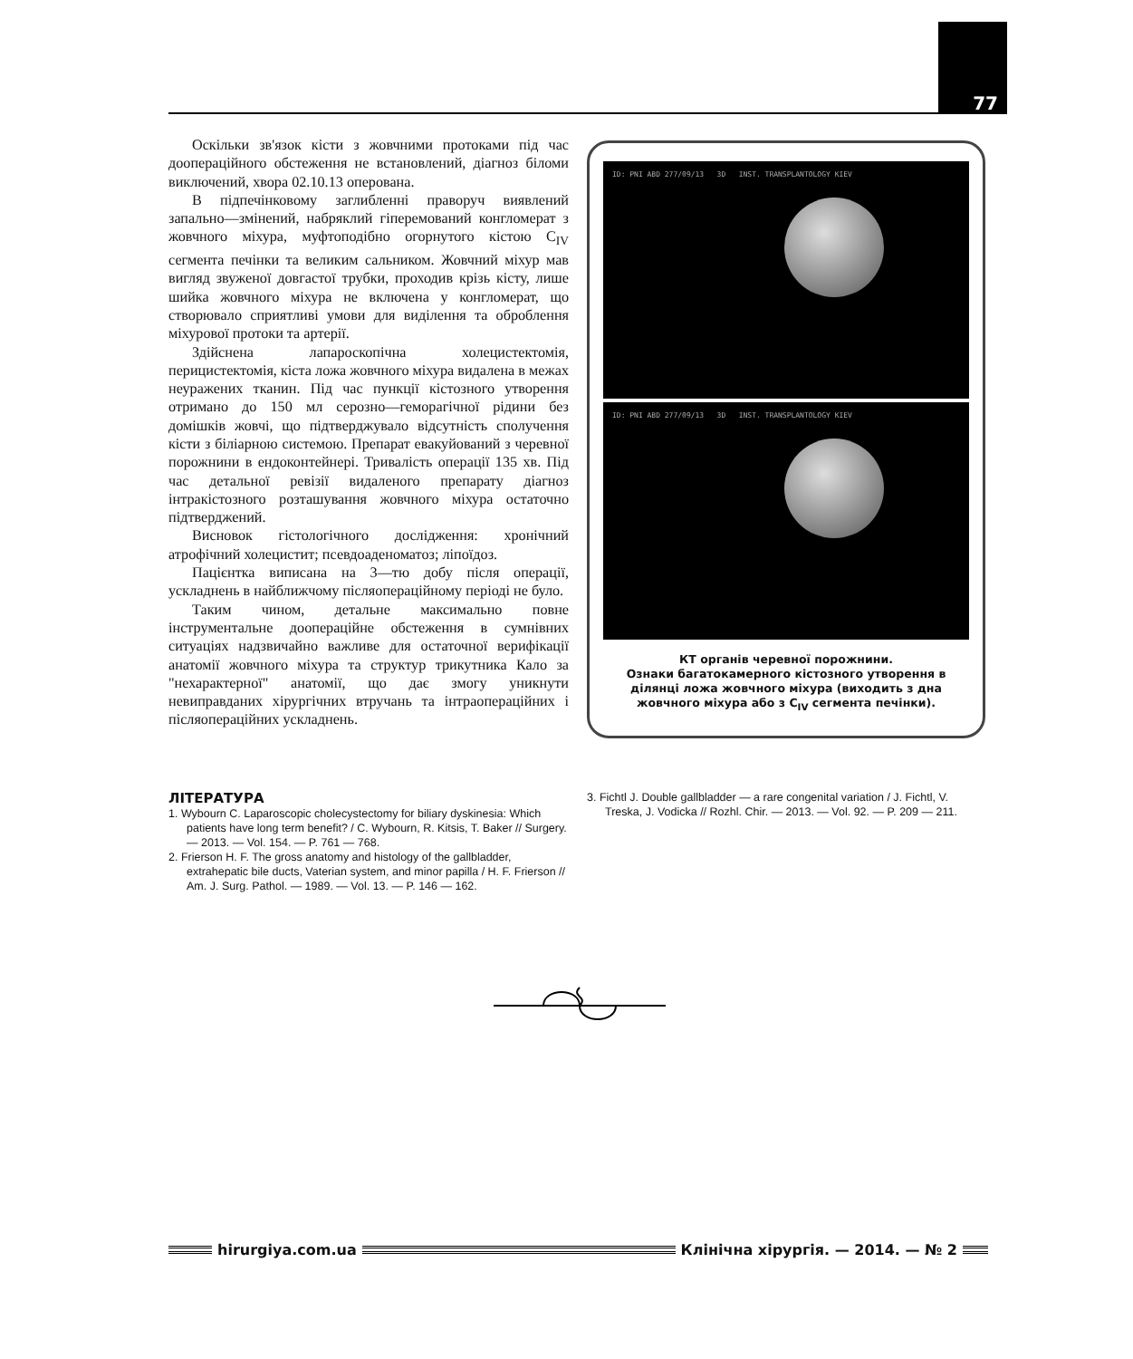77
Оскільки зв'язок кісти з жовчними протоками під час доопераційного обстеження не встановлений, діагноз біломи виключений, хвора 02.10.13 оперована.
В підпечінковому заглибленні праворуч виявлений запально—змінений, набряклий гіперемований конгломерат з жовчного міхура, муфтоподібно огорнутого кістою C<sub>IV</sub> сегмента печінки та великим сальником. Жовчний міхур мав вигляд звуженої довгастої трубки, проходив крізь кісту, лише шийка жовчного міхура не включена у конгломерат, що створювало сприятливі умови для виділення та оброблення міхурової протоки та артерії.
Здійснена лапароскопічна холецистектомія, перицистектомія, кіста ложа жовчного міхура видалена в межах неуражених тканин. Під час пункції кістозного утворення отримано до 150 мл серозно—геморагічної рідини без домішків жовчі, що підтверджувало відсутність сполучення кісти з біліарною системою. Препарат евакуйований з черевної порожнини в ендоконтейнері. Тривалість операції 135 хв. Під час детальної ревізії видаленого препарату діагноз інтракістозного розташування жовчного міхура остаточно підтверджений.
Висновок гістологічного дослідження: хронічний атрофічний холецистит; псевдоаденоматоз; ліпоїдоз.
Пацієнтка виписана на 3—тю добу після операції, ускладнень в найближчому післяопераційному періоді не було.
Таким чином, детальне максимально повне інструментальне доопераційне обстеження в сумнівних ситуаціях надзвичайно важливе для остаточної верифікації анатомії жовчного міхура та структур трикутника Кало за "нехарактерної" анатомії, що дає змогу уникнути невиправданих хірургічних втручань та інтраопераційних і післяопераційних ускладнень.
ID: PNI ABD 277/09/13 3D INST. TRANSPLANTOLOGY KIEV
ID: PNI ABD 277/09/13 3D INST. TRANSPLANTOLOGY KIEV
КТ органів черевної порожнини.
Ознаки багатокамерного кістозного утворення в ділянці ложа жовчного міхура (виходить з дна жовчного міхура або з C<sub>IV</sub> сегмента печінки).
ЛІТЕРАТУРА
1. Wybourn C. Laparoscopic cholecystectomy for biliary dyskinesia: Which patients have long term benefit? / C. Wybourn, R. Kitsis, T. Baker // Surgery. — 2013. — Vol. 154. — P. 761 — 768.
2. Frierson H. F. The gross anatomy and histology of the gallbladder, extrahepatic bile ducts, Vaterian system, and minor papilla / H. F. Frierson // Am. J. Surg. Pathol. — 1989. — Vol. 13. — P. 146 — 162.
3. Fichtl J. Double gallbladder — a rare congenital variation / J. Fichtl, V. Treska, J. Vodicka // Rozhl. Chir. — 2013. — Vol. 92. — P. 209 — 211.
hirurgiya.com.ua
Клінічна хірургія. — 2014. — № 2